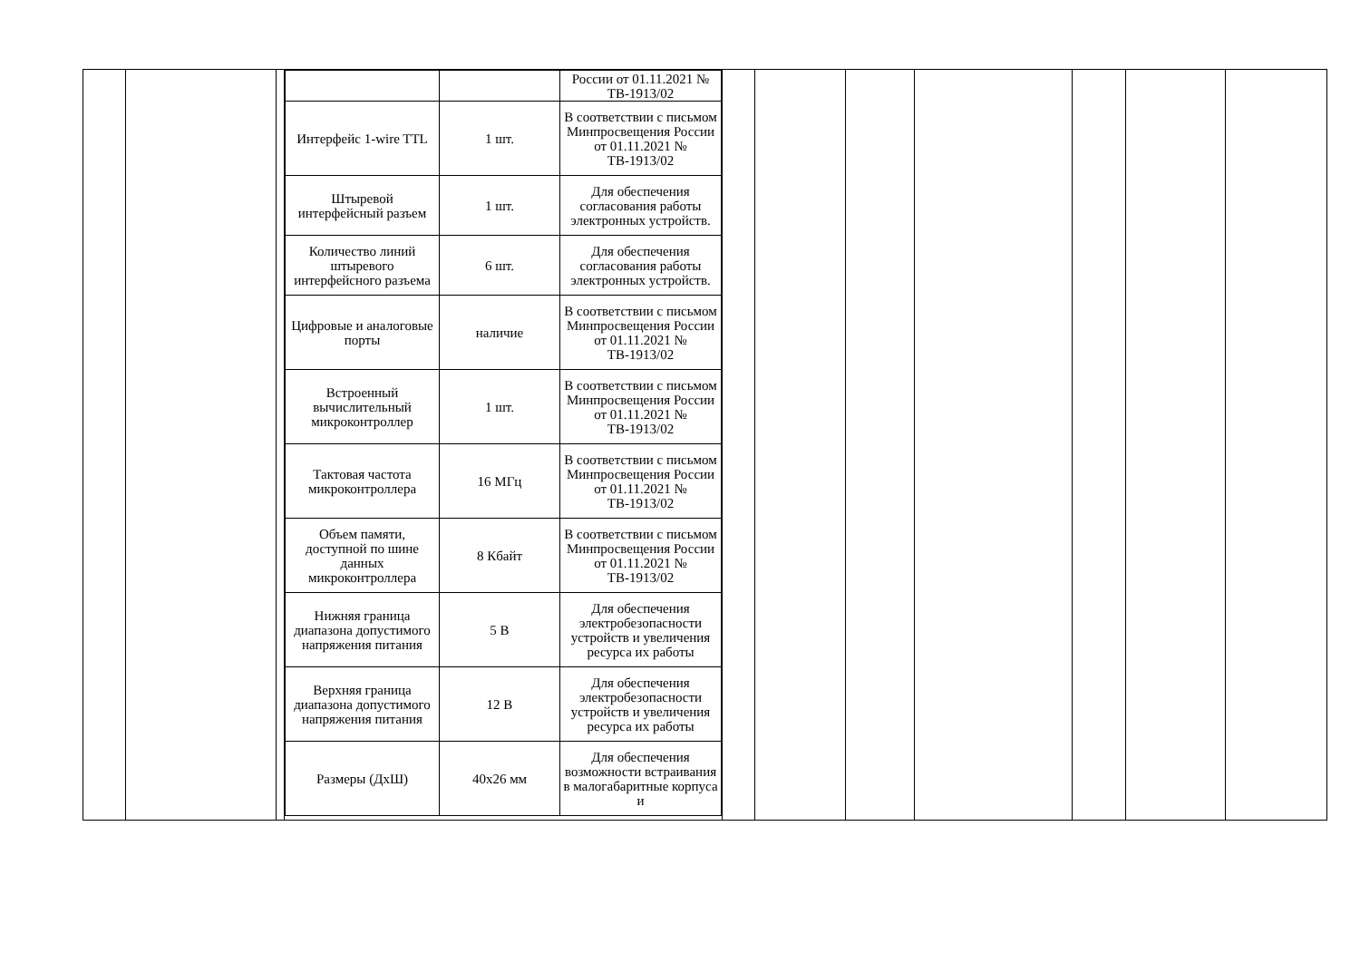| | | | / / / России от 01.11.2021 № ТВ-1913/02 / / Интерфейс 1-wire TTL / 1 шт. / В соответствии с письмом Минпросвещения России от 01.11.2021 № ТВ-1913/02 / / Штыревой интерфейсный разъем / 1 шт. / Для обеспечения согласования работы электронных устройств. / / Количество линий штыревого интерфейсного разъема / 6 шт. / Для обеспечения согласования работы электронных устройств. / / Цифровые и аналоговые порты / наличие / В соответствии с письмом Минпросвещения России от 01.11.2021 № ТВ-1913/02 / / Встроенный вычислительный микроконтроллер / 1 шт. / В соответствии с письмом Минпросвещения России от 01.11.2021 № ТВ-1913/02 / / Тактовая частота микроконтроллера / 16 МГц / В соответствии с письмом Минпросвещения России от 01.11.2021 № ТВ-1913/02 / / Объем памяти, доступной по шине данных микроконтроллера / 8 Кбайт / В соответствии с письмом Минпросвещения России от 01.11.2021 № ТВ-1913/02 / / Нижняя граница диапазона допустимого напряжения питания / 5 В / Для обеспечения электробезопасности устройств и увеличения ресурса их работы / / Верхняя граница диапазона допустимого напряжения питания / 12 В / Для обеспечения электробезопасности устройств и увеличения ресурса их работы / / Размеры (ДхШ) / 40х26 мм / Для обеспечения возможности встраивания в малогабаритные корпуса и / | | | | | | | |